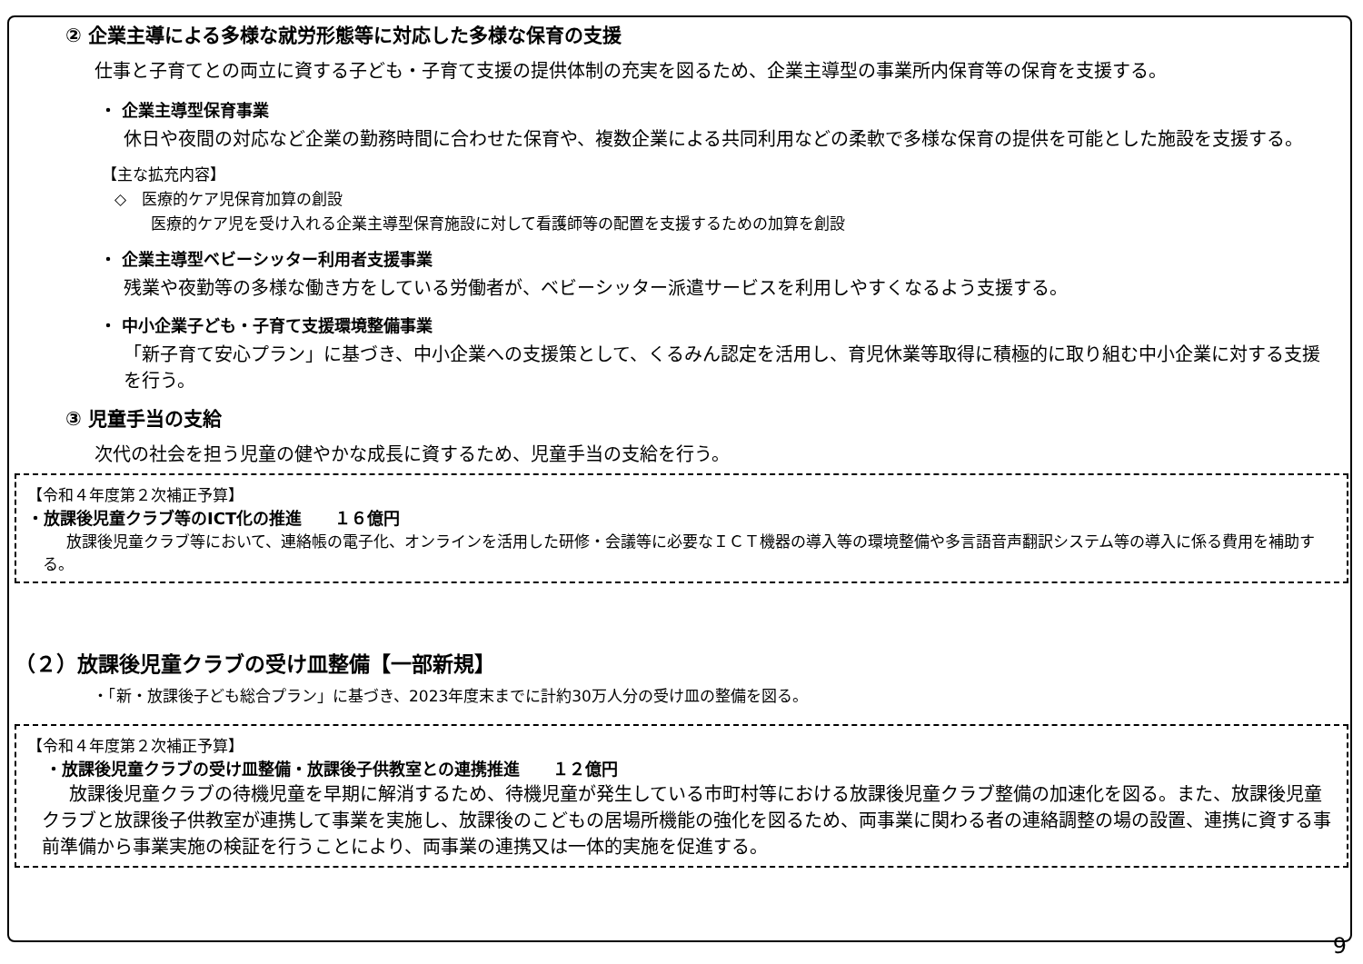② 企業主導による多様な就労形態等に対応した多様な保育の支援
仕事と子育てとの両立に資する子ども・子育て支援の提供体制の充実を図るため、企業主導型の事業所内保育等の保育を支援する。
・ 企業主導型保育事業
休日や夜間の対応など企業の勤務時間に合わせた保育や、複数企業による共同利用などの柔軟で多様な保育の提供を可能とした施設を支援する。
【主な拡充内容】
◇　医療的ケア児保育加算の創設
医療的ケア児を受け入れる企業主導型保育施設に対して看護師等の配置を支援するための加算を創設
・ 企業主導型ベビーシッター利用者支援事業
残業や夜勤等の多様な働き方をしている労働者が、ベビーシッター派遣サービスを利用しやすくなるよう支援する。
・ 中小企業子ども・子育て支援環境整備事業
「新子育て安心プラン」に基づき、中小企業への支援策として、くるみん認定を活用し、育児休業等取得に積極的に取り組む中小企業に対する支援を行う。
③ 児童手当の支給
次代の社会を担う児童の健やかな成長に資するため、児童手当の支給を行う。
【令和４年度第２次補正予算】
・放課後児童クラブ等のICT化の推進　　１６億円
放課後児童クラブ等において、連絡帳の電子化、オンラインを活用した研修・会議等に必要なＩＣＴ機器の導入等の環境整備や多言語音声翻訳システム等の導入に係る費用を補助する。
（２）放課後児童クラブの受け皿整備【一部新規】
・「新・放課後子ども総合プラン」に基づき、2023年度末までに計約30万人分の受け皿の整備を図る。
【令和４年度第２次補正予算】
・放課後児童クラブの受け皿整備・放課後子供教室との連携推進　　１２億円
放課後児童クラブの待機児童を早期に解消するため、待機児童が発生している市町村等における放課後児童クラブ整備の加速化を図る。また、放課後児童クラブと放課後子供教室が連携して事業を実施し、放課後のこどもの居場所機能の強化を図るため、両事業に関わる者の連絡調整の場の設置、連携に資する事前準備から事業実施の検証を行うことにより、両事業の連携又は一体的実施を促進する。
9